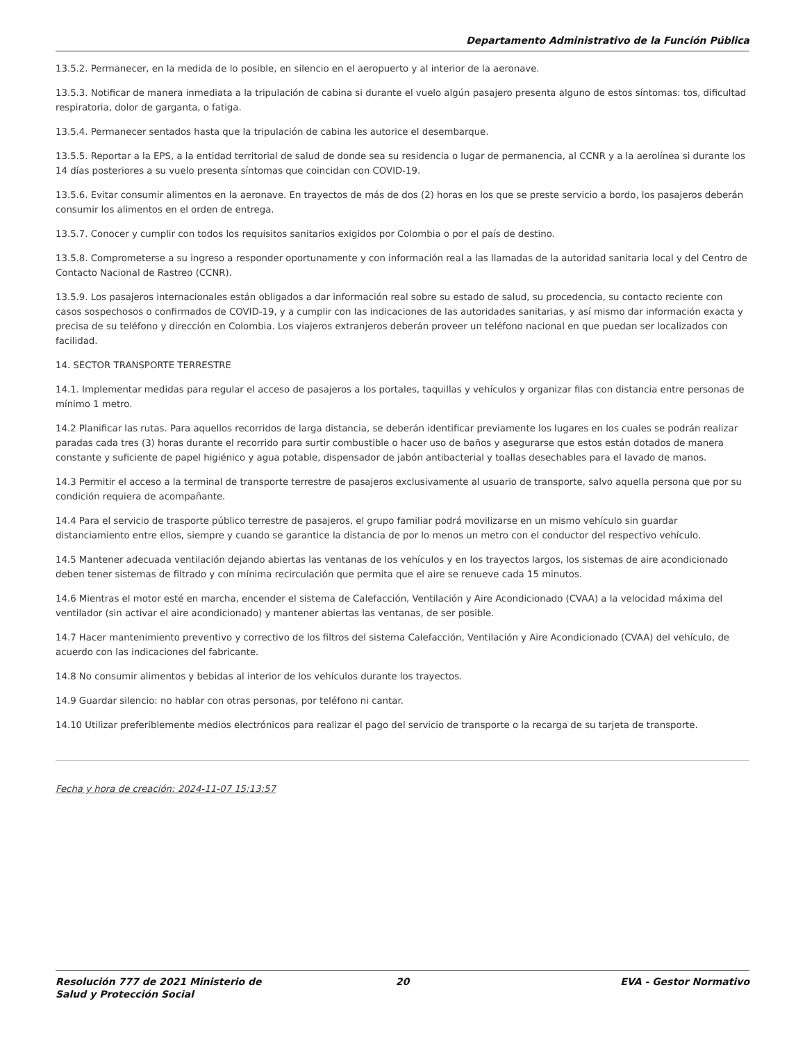Departamento Administrativo de la Función Pública
13.5.2. Permanecer, en la medida de lo posible, en silencio en el aeropuerto y al interior de la aeronave.
13.5.3. Notificar de manera inmediata a la tripulación de cabina si durante el vuelo algún pasajero presenta alguno de estos síntomas: tos, dificultad respiratoria, dolor de garganta, o fatiga.
13.5.4. Permanecer sentados hasta que la tripulación de cabina les autorice el desembarque.
13.5.5. Reportar a la EPS, a la entidad territorial de salud de donde sea su residencia o lugar de permanencia, al CCNR y a la aerolínea si durante los 14 días posteriores a su vuelo presenta síntomas que coincidan con COVID-19.
13.5.6. Evitar consumir alimentos en la aeronave. En trayectos de más de dos (2) horas en los que se preste servicio a bordo, los pasajeros deberán consumir los alimentos en el orden de entrega.
13.5.7. Conocer y cumplir con todos los requisitos sanitarios exigidos por Colombia o por el país de destino.
13.5.8. Comprometerse a su ingreso a responder oportunamente y con información real a las llamadas de la autoridad sanitaria local y del Centro de Contacto Nacional de Rastreo (CCNR).
13.5.9. Los pasajeros internacionales están obligados a dar información real sobre su estado de salud, su procedencia, su contacto reciente con casos sospechosos o confirmados de COVID-19, y a cumplir con las indicaciones de las autoridades sanitarias, y así mismo dar información exacta y precisa de su teléfono y dirección en Colombia. Los viajeros extranjeros deberán proveer un teléfono nacional en que puedan ser localizados con facilidad.
14. SECTOR TRANSPORTE TERRESTRE
14.1. Implementar medidas para regular el acceso de pasajeros a los portales, taquillas y vehículos y organizar filas con distancia entre personas de mínimo 1 metro.
14.2 Planificar las rutas. Para aquellos recorridos de larga distancia, se deberán identificar previamente los lugares en los cuales se podrán realizar paradas cada tres (3) horas durante el recorrido para surtir combustible o hacer uso de baños y asegurarse que estos están dotados de manera constante y suficiente de papel higiénico y agua potable, dispensador de jabón antibacterial y toallas desechables para el lavado de manos.
14.3 Permitir el acceso a la terminal de transporte terrestre de pasajeros exclusivamente al usuario de transporte, salvo aquella persona que por su condición requiera de acompañante.
14.4 Para el servicio de trasporte público terrestre de pasajeros, el grupo familiar podrá movilizarse en un mismo vehículo sin guardar distanciamiento entre ellos, siempre y cuando se garantice la distancia de por lo menos un metro con el conductor del respectivo vehículo.
14.5 Mantener adecuada ventilación dejando abiertas las ventanas de los vehículos y en los trayectos largos, los sistemas de aire acondicionado deben tener sistemas de filtrado y con mínima recirculación que permita que el aire se renueve cada 15 minutos.
14.6 Mientras el motor esté en marcha, encender el sistema de Calefacción, Ventilación y Aire Acondicionado (CVAA) a la velocidad máxima del ventilador (sin activar el aire acondicionado) y mantener abiertas las ventanas, de ser posible.
14.7 Hacer mantenimiento preventivo y correctivo de los filtros del sistema Calefacción, Ventilación y Aire Acondicionado (CVAA) del vehículo, de acuerdo con las indicaciones del fabricante.
14.8 No consumir alimentos y bebidas al interior de los vehículos durante los trayectos.
14.9 Guardar silencio: no hablar con otras personas, por teléfono ni cantar.
14.10 Utilizar preferiblemente medios electrónicos para realizar el pago del servicio de transporte o la recarga de su tarjeta de transporte.
Fecha y hora de creación: 2024-11-07 15:13:57
Resolución 777 de 2021 Ministerio de Salud y Protección Social
20 EVA - Gestor Normativo